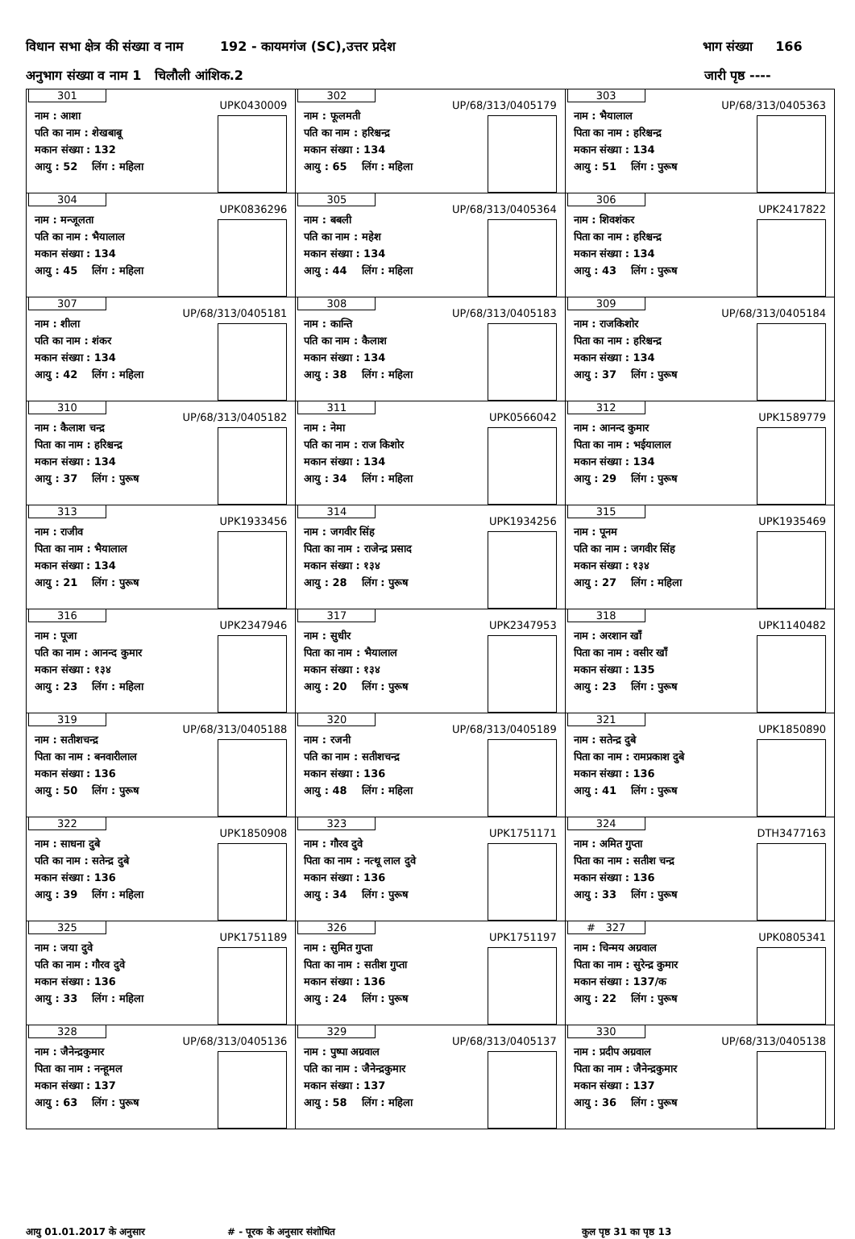विधान सभा क्षेत्र की संख्या व नाम 192 - कायमगंज (SC),उत्तर प्रदेश भाग संख्या 166
अनुभाग संख्या व नाम 1 चिलौली आंशिक.2 जारी पृष्ठ ----
| 301 UPK0430009 नाम : आशा पति का नाम : शेखबाबू मकान संख्या : 132 आयु : 52 लिंग : महिला | 302 UP/68/313/0405179 नाम : फूलमती पति का नाम : हरिश्चन्द्र मकान संख्या : 134 आयु : 65 लिंग : महिला | 303 UP/68/313/0405363 नाम : भैयालाल पिता का नाम : हरिश्चन्द्र मकान संख्या : 134 आयु : 51 लिंग : पुरूष |
| 304 UPK0836296 नाम : मन्जूलता पति का नाम : भैयालाल मकान संख्या : 134 आयु : 45 लिंग : महिला | 305 UP/68/313/0405364 नाम : बबली पति का नाम : महेश मकान संख्या : 134 आयु : 44 लिंग : महिला | 306 UPK2417822 नाम : शिवशंकर पिता का नाम : हरिश्चन्द्र मकान संख्या : 134 आयु : 43 लिंग : पुरूष |
| 307 UP/68/313/0405181 नाम : शीला पति का नाम : शंकर मकान संख्या : 134 आयु : 42 लिंग : महिला | 308 UP/68/313/0405183 नाम : कान्ति पति का नाम : कैलाश मकान संख्या : 134 आयु : 38 लिंग : महिला | 309 UP/68/313/0405184 नाम : राजकिशोर पिता का नाम : हरिश्चन्द्र मकान संख्या : 134 आयु : 37 लिंग : पुरूष |
| 310 UP/68/313/0405182 नाम : कैलाश चन्द्र पिता का नाम : हरिश्चन्द्र मकान संख्या : 134 आयु : 37 लिंग : पुरूष | 311 UPK0566042 नाम : नेमा पति का नाम : राज किशोर मकान संख्या : 134 आयु : 34 लिंग : महिला | 312 UPK1589779 नाम : आनन्द कुमार पिता का नाम : भईयालाल मकान संख्या : 134 आयु : 29 लिंग : पुरूष |
| 313 UPK1933456 नाम : राजीव पिता का नाम : भैयालाल मकान संख्या : 134 आयु : 21 लिंग : पुरूष | 314 UPK1934256 नाम : जगवीर सिंह पिता का नाम : राजेन्द्र प्रसाद मकान संख्या : १३४ आयु : 28 लिंग : पुरूष | 315 UPK1935469 नाम : पूनम पति का नाम : जगवीर सिंह मकान संख्या : १३४ आयु : 27 लिंग : महिला |
| 316 UPK2347946 नाम : पूजा पति का नाम : आनन्द कुमार मकान संख्या : १३४ आयु : 23 लिंग : महिला | 317 UPK2347953 नाम : सुधीर पिता का नाम : भैयालाल मकान संख्या : १३४ आयु : 20 लिंग : पुरूष | 318 UPK1140482 नाम : अरशान खॉं पिता का नाम : वसीर खॉं मकान संख्या : 135 आयु : 23 लिंग : पुरूष |
| 319 UP/68/313/0405188 नाम : सतीशचन्द्र पिता का नाम : बनवारीलाल मकान संख्या : 136 आयु : 50 लिंग : पुरूष | 320 UP/68/313/0405189 नाम : रजनी पति का नाम : सतीशचन्द्र मकान संख्या : 136 आयु : 48 लिंग : महिला | 321 UPK1850890 नाम : सतेन्द्र दुबे पिता का नाम : रामप्रकाश दुबे मकान संख्या : 136 आयु : 41 लिंग : पुरूष |
| 322 UPK1850908 नाम : साधना दुबे पति का नाम : सतेन्द्र दुबे मकान संख्या : 136 आयु : 39 लिंग : महिला | 323 UPK1751171 नाम : गौरव दुवे पिता का नाम : नत्थू लाल दुवे मकान संख्या : 136 आयु : 34 लिंग : पुरूष | 324 DTH3477163 नाम : अमित गुप्ता पिता का नाम : सतीश चन्द्र मकान संख्या : 136 आयु : 33 लिंग : पुरूष |
| 325 UPK1751189 नाम : जया दुवे पति का नाम : गौरव दुवे मकान संख्या : 136 आयु : 33 लिंग : महिला | 326 UPK1751197 नाम : सुमित गुप्ता पिता का नाम : सतीश गुप्ता मकान संख्या : 136 आयु : 24 लिंग : पुरूष | # 327 UPK0805341 नाम : चिन्मय अग्रवाल पिता का नाम : सुरेन्द्र कुमार मकान संख्या : 137/क आयु : 22 लिंग : पुरूष |
| 328 UP/68/313/0405136 नाम : जैनेन्द्रकुमार पिता का नाम : नन्हूमल मकान संख्या : 137 आयु : 63 लिंग : पुरूष | 329 UP/68/313/0405137 नाम : पुष्पा अग्रवाल पति का नाम : जैनेन्द्रकुमार मकान संख्या : 137 आयु : 58 लिंग : महिला | 330 UP/68/313/0405138 नाम : प्रदीप अग्रवाल पिता का नाम : जैनेन्द्रकुमार मकान संख्या : 137 आयु : 36 लिंग : पुरूष |
आयु 01.01.2017 के अनुसार # - पूरक के अनुसार संशोधित कुल पृष्ठ 31 का पृष्ठ 13